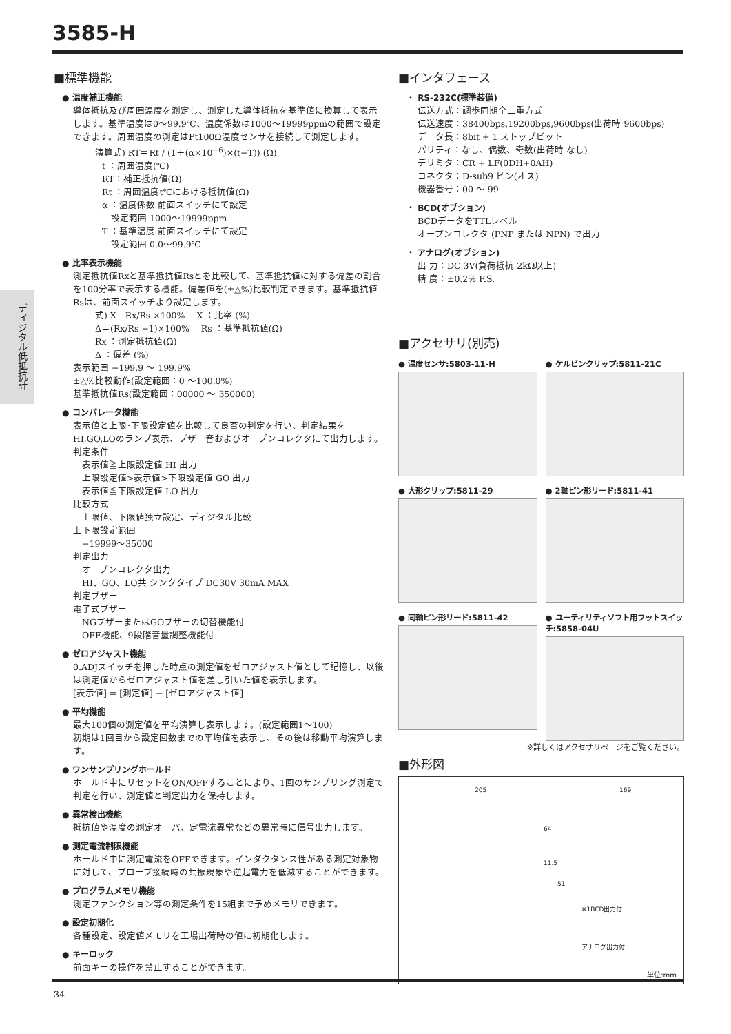3585-H
ディジタル低抵抗計
■標準機能
● 温度補正機能
導体抵抗及び周囲温度を測定し、測定した導体抵抗を基準値に換算して表示します。基準温度は0～99.9℃、温度係数は1000～19999ppmの範囲で設定できます。周囲温度の測定はPt100Ω温度センサを接続して測定します。
演算式) RT＝Rt / (1＋(α×10<sup>−6</sup>)×(t−T)) (Ω)
t ：周囲温度(℃)
RT：補正抵抗値(Ω)
Rt ：周囲温度t℃における抵抗値(Ω)
α ：温度係数 前面スイッチにて設定
　設定範囲 1000～19999ppm
T ：基準温度 前面スイッチにて設定
　設定範囲 0.0～99.9℃
● 比率表示機能
測定抵抗値Rxと基準抵抗値Rsとを比較して、基準抵抗値に対する偏差の割合を100分率で表示する機能。偏差値を(±△%)比較判定できます。基準抵抗値Rsは、前面スイッチより設定します。
式) X＝Rx/Rs ×100% 　X ：比率 (%)
Δ＝(Rx/Rs −1)×100% 　Rs ：基準抵抗値(Ω)
Rx ：測定抵抗値(Ω)
Δ ：偏差 (%)
表示範囲 −199.9 ～ 199.9%
±△%比較動作(設定範囲：0 ～100.0%)
基準抵抗値Rs(設定範囲：00000 ～ 350000)
● コンパレータ機能
表示値と上限･下限設定値を比較して良否の判定を行い、判定結果をHI,GO,LOのランプ表示、ブザー音およびオープンコレクタにて出力します。
判定条件
　表示値≧上限設定値 HI 出力
　上限設定値>表示値>下限設定値 GO 出力
　表示値≦下限設定値 LO 出力
比較方式
　上限値、下限値独立設定、ディジタル比較
上下限設定範囲
　−19999～35000
判定出力
　オープンコレクタ出力
　HI、GO、LO共 シンクタイプ DC30V 30mA MAX
判定ブザー
電子式ブザー
　NGブザーまたはGOブザーの切替機能付
　OFF機能、9段階音量調整機能付
● ゼロアジャスト機能
0.ADJスイッチを押した時点の測定値をゼロアジャスト値として記憶し、以後は測定値からゼロアジャスト値を差し引いた値を表示します。
[表示値] = [測定値] − [ゼロアジャスト値]
● 平均機能
最大100個の測定値を平均演算し表示します。(設定範囲1～100)
初期は1回目から設定回数までの平均値を表示し、その後は移動平均演算します。
● ワンサンプリングホールド
ホールド中にリセットをON/OFFすることにより、1回のサンプリング測定で判定を行い、測定値と判定出力を保持します。
● 異常検出機能
抵抗値や温度の測定オーバ、定電流異常などの異常時に信号出力します。
● 測定電流制限機能
ホールド中に測定電流をOFFできます。インダクタンス性がある測定対象物に対して、プローブ接続時の共振現象や逆起電力を低減することができます。
● プログラムメモリ機能
測定ファンクション等の測定条件を15組まで予めメモリできます。
● 設定初期化
各種設定、設定値メモリを工場出荷時の値に初期化します。
● キーロック
前面キーの操作を禁止することができます。
■インタフェース
・ RS-232C(標準装備)
伝送方式：調歩同期全二重方式
伝送速度：38400bps,19200bps,9600bps(出荷時 9600bps)
データ長：8bit + 1 ストップビット
パリティ：なし、偶数、奇数(出荷時 なし)
デリミタ：CR + LF(0DH+0AH)
コネクタ：D-sub9 ピン(オス)
機器番号：00 ～ 99
・ BCD(オプション)
BCDデータをTTLレベル
オープンコレクタ (PNP または NPN) で出力
・ アナログ(オプション)
出 力：DC 3V(負荷抵抗 2kΩ以上)
精 度：±0.2% F.S.
■アクセサリ(別売)
● 温度センサ:5803-11-H
● ケルビンクリップ:5811-21C
● 大形クリップ:5811-29
● 2軸ピン形リード:5811-41
● 同軸ピン形リード:5811-42
● ユーティリティソフト用フットスイッチ:5858-04U
※詳しくはアクセサリページをご覧ください。
■外形図
205 169
64
11.5
51
※1BCD出力付
アナログ出力付
単位:mm
34